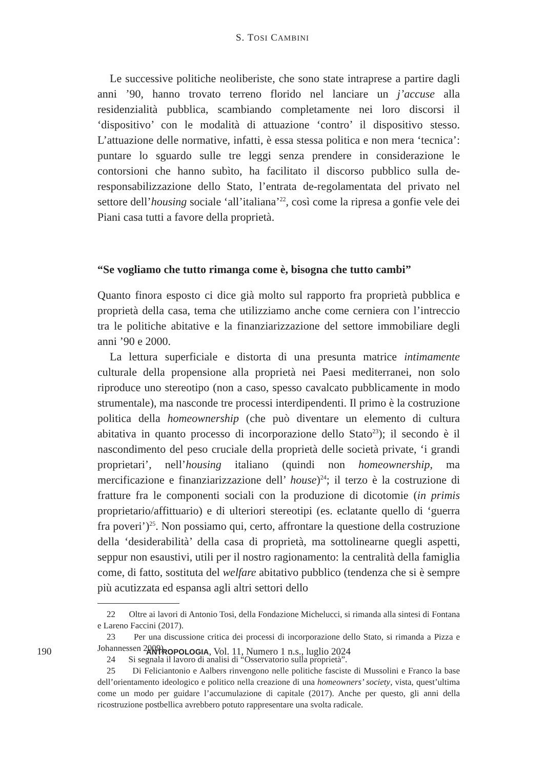S. TOSI CAMBINI
Le successive politiche neoliberiste, che sono state intraprese a partire dagli anni ’90, hanno trovato terreno florido nel lanciare un j’accuse alla residenzialità pubblica, scambiando completamente nei loro discorsi il ‘dispositivo’ con le modalità di attuazione ‘contro’ il dispositivo stesso. L’attuazione delle normative, infatti, è essa stessa politica e non mera ‘tecnica’: puntare lo sguardo sulle tre leggi senza prendere in considerazione le contorsioni che hanno subìto, ha facilitato il discorso pubblico sulla de-responsabilizzazione dello Stato, l’entrata de-regolamentata del privato nel settore dell’housing sociale ‘all’italiana’<sup>22</sup>, così come la ripresa a gonfie vele dei Piani casa tutti a favore della proprietà.
“Se vogliamo che tutto rimanga come è, bisogna che tutto cambi”
Quanto finora esposto ci dice già molto sul rapporto fra proprietà pubblica e proprietà della casa, tema che utilizziamo anche come cerniera con l’intreccio tra le politiche abitative e la finanziarizzazione del settore immobiliare degli anni ’90 e 2000.
La lettura superficiale e distorta di una presunta matrice intimamente culturale della propensione alla proprietà nei Paesi mediterranei, non solo riproduce uno stereotipo (non a caso, spesso cavalcato pubblicamente in modo strumentale), ma nasconde tre processi interdipendenti. Il primo è la costruzione politica della homeownership (che può diventare un elemento di cultura abitativa in quanto processo di incorporazione dello Stato<sup>23</sup>); il secondo è il nascondimento del peso cruciale della proprietà delle società private, ‘i grandi proprietari’, nell’housing italiano (quindi non homeownership, ma mercificazione e finanziarizzazione dell’ house)<sup>24</sup>; il terzo è la costruzione di fratture fra le componenti sociali con la produzione di dicotomie (in primis proprietario/affittuario) e di ulteriori stereotipi (es. eclatante quello di ‘guerra fra poveri’)<sup>25</sup>. Non possiamo qui, certo, affrontare la questione della costruzione della ‘desiderabilità’ della casa di proprietà, ma sottolinearne quegli aspetti, seppur non esaustivi, utili per il nostro ragionamento: la centralità della famiglia come, di fatto, sostituta del welfare abitativo pubblico (tendenza che si è sempre più acutizzata ed espansa agli altri settori dello
22 Oltre ai lavori di Antonio Tosi, della Fondazione Michelucci, si rimanda alla sintesi di Fontana e Lareno Faccini (2017).
23 Per una discussione critica dei processi di incorporazione dello Stato, si rimanda a Pizza e Johannessen 2009).
24 Si segnala il lavoro di analisi di “Osservatorio sulla proprietà”.
25 Di Feliciantonio e Aalbers rinvengono nelle politiche fasciste di Mussolini e Franco la base dell’orientamento ideologico e politico nella creazione di una homeowners’ society, vista, quest’ultima come un modo per guidare l’accumulazione di capitale (2017). Anche per questo, gli anni della ricostruzione postbellica avrebbero potuto rappresentare una svolta radicale.
190 ANTROPOLOGIA, Vol. 11, Numero 1 n.s., luglio 2024